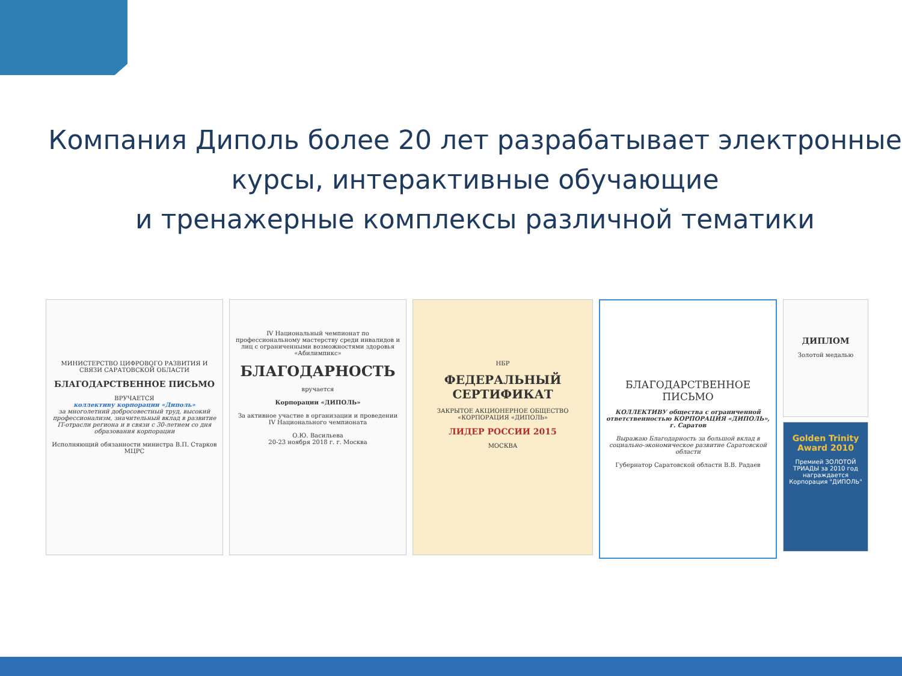Компания Диполь более 20 лет разрабатывает электронные курсы, интерактивные обучающие
и тренажерные комплексы различной тематики
МИНИСТЕРСТВО ЦИФРОВОГО РАЗВИТИЯ И СВЯЗИ САРАТОВСКОЙ ОБЛАСТИ
БЛАГОДАРСТВЕННОЕ ПИСЬМО
ВРУЧАЕТСЯ
коллективу корпорации «Диполь»
за многолетний добросовестный труд, высокий профессионализм, значительный вклад в развитие IT-отрасли региона и в связи с 30-летием со дня образования корпорации
Исполняющий обязанности министра В.П. Старков
МЦРС
IV Национальный чемпионат по профессиональному мастерству среди инвалидов и лиц с ограниченными возможностями здоровья «Абилимпикс»
БЛАГОДАРНОСТЬ
вручается
Корпорации «ДИПОЛЬ»
За активное участие в организации и проведении IV Национального чемпионата
О.Ю. Васильева
20-23 ноября 2018 г. г. Москва
НБР
ФЕДЕРАЛЬНЫЙ СЕРТИФИКАТ
ЗАКРЫТОЕ АКЦИОНЕРНОЕ ОБЩЕСТВО «КОРПОРАЦИЯ «ДИПОЛЬ»
ЛИДЕР РОССИИ 2015
МОСКВА
БЛАГОДАРСТВЕННОЕ ПИСЬМО
КОЛЛЕКТИВУ общества с ограниченной ответственностью КОРПОРАЦИЯ «ДИПОЛЬ», г. Саратов
Выражаю Благодарность за большой вклад в социально-экономическое развитие Саратовской области
Губернатор Саратовской области В.В. Радаев
ДИПЛОМ
Золотой медалью
Golden Trinity Award 2010
Премией ЗОЛОТОЙ ТРИАДЫ за 2010 год награждается Корпорация "ДИПОЛЬ"